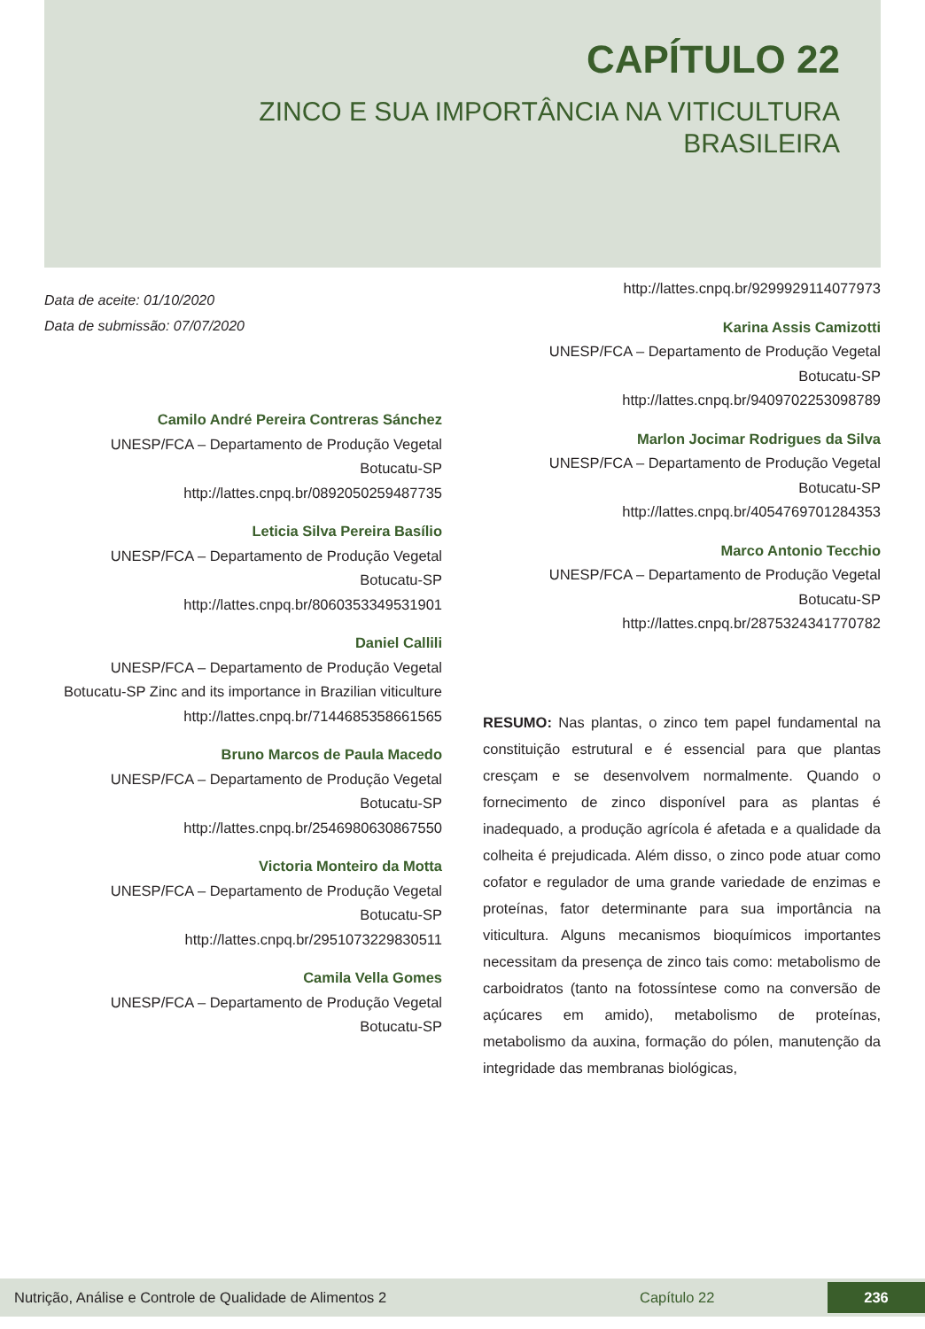CAPÍTULO 22
ZINCO E SUA IMPORTÂNCIA NA VITICULTURA BRASILEIRA
Data de aceite: 01/10/2020
Data de submissão: 07/07/2020
Camilo André Pereira Contreras Sánchez
UNESP/FCA – Departamento de Produção Vegetal
Botucatu-SP
http://lattes.cnpq.br/0892050259487735
Leticia Silva Pereira Basílio
UNESP/FCA – Departamento de Produção Vegetal
Botucatu-SP
http://lattes.cnpq.br/8060353349531901
Daniel Callili
UNESP/FCA – Departamento de Produção Vegetal
Botucatu-SP Zinc and its importance in Brazilian viticulture
http://lattes.cnpq.br/7144685358661565
Bruno Marcos de Paula Macedo
UNESP/FCA – Departamento de Produção Vegetal
Botucatu-SP
http://lattes.cnpq.br/2546980630867550
Victoria Monteiro da Motta
UNESP/FCA – Departamento de Produção Vegetal
Botucatu-SP
http://lattes.cnpq.br/2951073229830511
Camila Vella Gomes
UNESP/FCA – Departamento de Produção Vegetal
Botucatu-SP
http://lattes.cnpq.br/9299929114077973
Karina Assis Camizotti
UNESP/FCA – Departamento de Produção Vegetal
Botucatu-SP
http://lattes.cnpq.br/9409702253098789
Marlon Jocimar Rodrigues da Silva
UNESP/FCA – Departamento de Produção Vegetal
Botucatu-SP
http://lattes.cnpq.br/4054769701284353
Marco Antonio Tecchio
UNESP/FCA – Departamento de Produção Vegetal
Botucatu-SP
http://lattes.cnpq.br/2875324341770782
RESUMO: Nas plantas, o zinco tem papel fundamental na constituição estrutural e é essencial para que plantas cresçam e se desenvolvem normalmente. Quando o fornecimento de zinco disponível para as plantas é inadequado, a produção agrícola é afetada e a qualidade da colheita é prejudicada. Além disso, o zinco pode atuar como cofator e regulador de uma grande variedade de enzimas e proteínas, fator determinante para sua importância na viticultura. Alguns mecanismos bioquímicos importantes necessitam da presença de zinco tais como: metabolismo de carboidratos (tanto na fotossíntese como na conversão de açúcares em amido), metabolismo de proteínas, metabolismo da auxina, formação do pólen, manutenção da integridade das membranas biológicas,
Nutrição, Análise e Controle de Qualidade de Alimentos 2 Capítulo 22 236